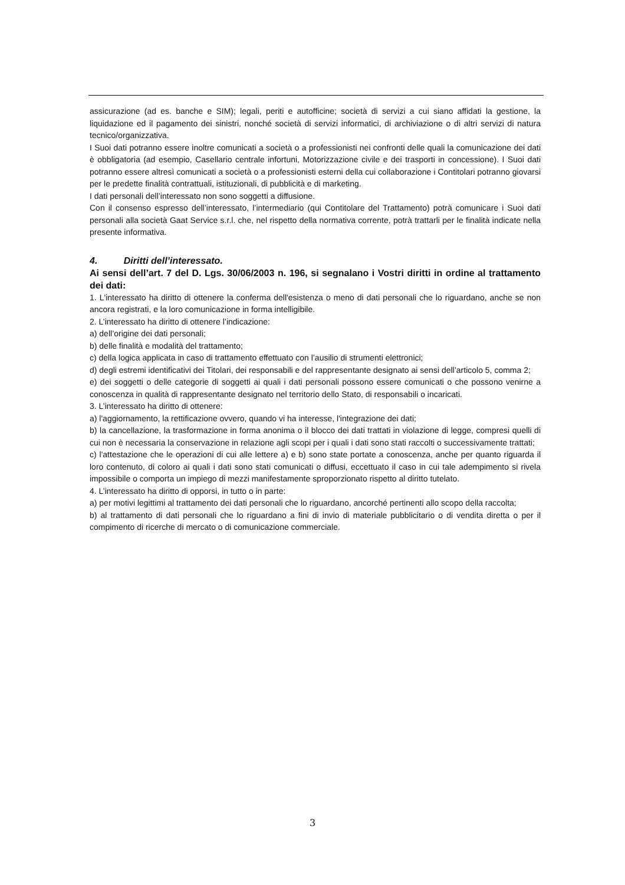assicurazione (ad es. banche e SIM); legali, periti e autofficine; società di servizi a cui siano affidati la gestione, la liquidazione ed il pagamento dei sinistri, nonché società di servizi informatici, di archiviazione o di altri servizi di natura tecnico/organizzativa.
I Suoi dati potranno essere inoltre comunicati a società o a professionisti nei confronti delle quali la comunicazione dei dati è obbligatoria (ad esempio, Casellario centrale infortuni, Motorizzazione civile e dei trasporti in concessione). I Suoi dati potranno essere altresì comunicati a società o a professionisti esterni della cui collaborazione i Contitolari potranno giovarsi per le predette finalità contrattuali, istituzionali, di pubblicità e di marketing.
I dati personali dell’interessato non sono soggetti a diffusione.
Con il consenso espresso dell’interessato, l’intermediario (qui Contitolare del Trattamento) potrà comunicare i Suoi dati personali alla società Gaat Service s.r.l. che, nel rispetto della normativa corrente, potrà trattarli per le finalità indicate nella presente informativa.
4. Diritti dell’interessato.
Ai sensi dell’art. 7 del D. Lgs. 30/06/2003 n. 196, si segnalano i Vostri diritti in ordine al trattamento dei dati:
1. L'interessato ha diritto di ottenere la conferma dell'esistenza o meno di dati personali che lo riguardano, anche se non ancora registrati, e la loro comunicazione in forma intelligibile.
2. L’interessato ha diritto di ottenere l’indicazione:
a) dell’origine dei dati personali;
b) delle finalità e modalità del trattamento;
c) della logica applicata in caso di trattamento effettuato con l’ausilio di strumenti elettronici;
d) degli estremi identificativi dei Titolari, dei responsabili e del rappresentante designato ai sensi dell’articolo 5, comma 2;
e) dei soggetti o delle categorie di soggetti ai quali i dati personali possono essere comunicati o che possono venirne a conoscenza in qualità di rappresentante designato nel territorio dello Stato, di responsabili o incaricati.
3. L’interessato ha diritto di ottenere:
a) l'aggiornamento, la rettificazione ovvero, quando vi ha interesse, l'integrazione dei dati;
b) la cancellazione, la trasformazione in forma anonima o il blocco dei dati trattati in violazione di legge, compresi quelli di cui non è necessaria la conservazione in relazione agli scopi per i quali i dati sono stati raccolti o successivamente trattati;
c) l'attestazione che le operazioni di cui alle lettere a) e b) sono state portate a conoscenza, anche per quanto riguarda il loro contenuto, di coloro ai quali i dati sono stati comunicati o diffusi, eccettuato il caso in cui tale adempimento si rivela impossibile o comporta un impiego di mezzi manifestamente sproporzionato rispetto al diritto tutelato.
4. L’interessato ha diritto di opporsi, in tutto o in parte:
a) per motivi legittimi al trattamento dei dati personali che lo riguardano, ancorché pertinenti allo scopo della raccolta;
b) al trattamento di dati personali che lo riguardano a fini di invio di materiale pubblicitario o di vendita diretta o per il compimento di ricerche di mercato o di comunicazione commerciale.
3